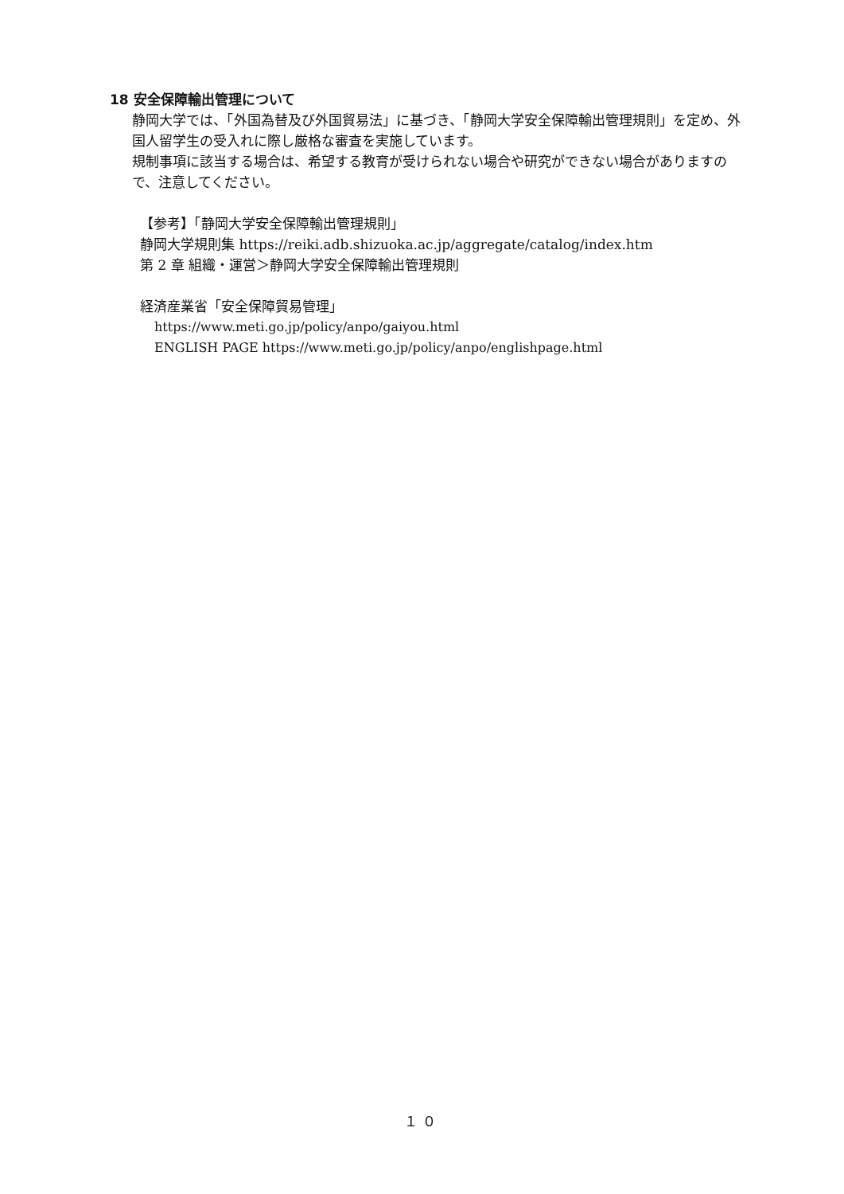18 安全保障輸出管理について
静岡大学では、「外国為替及び外国貿易法」に基づき、「静岡大学安全保障輸出管理規則」を定め、外国人留学生の受入れに際し厳格な審査を実施しています。
規制事項に該当する場合は、希望する教育が受けられない場合や研究ができない場合がありますので、注意してください。
【参考】「静岡大学安全保障輸出管理規則」
静岡大学規則集 https://reiki.adb.shizuoka.ac.jp/aggregate/catalog/index.htm
第 2 章 組織・運営＞静岡大学安全保障輸出管理規則
経済産業省「安全保障貿易管理」
https://www.meti.go.jp/policy/anpo/gaiyou.html
ENGLISH PAGE https://www.meti.go.jp/policy/anpo/englishpage.html
１０